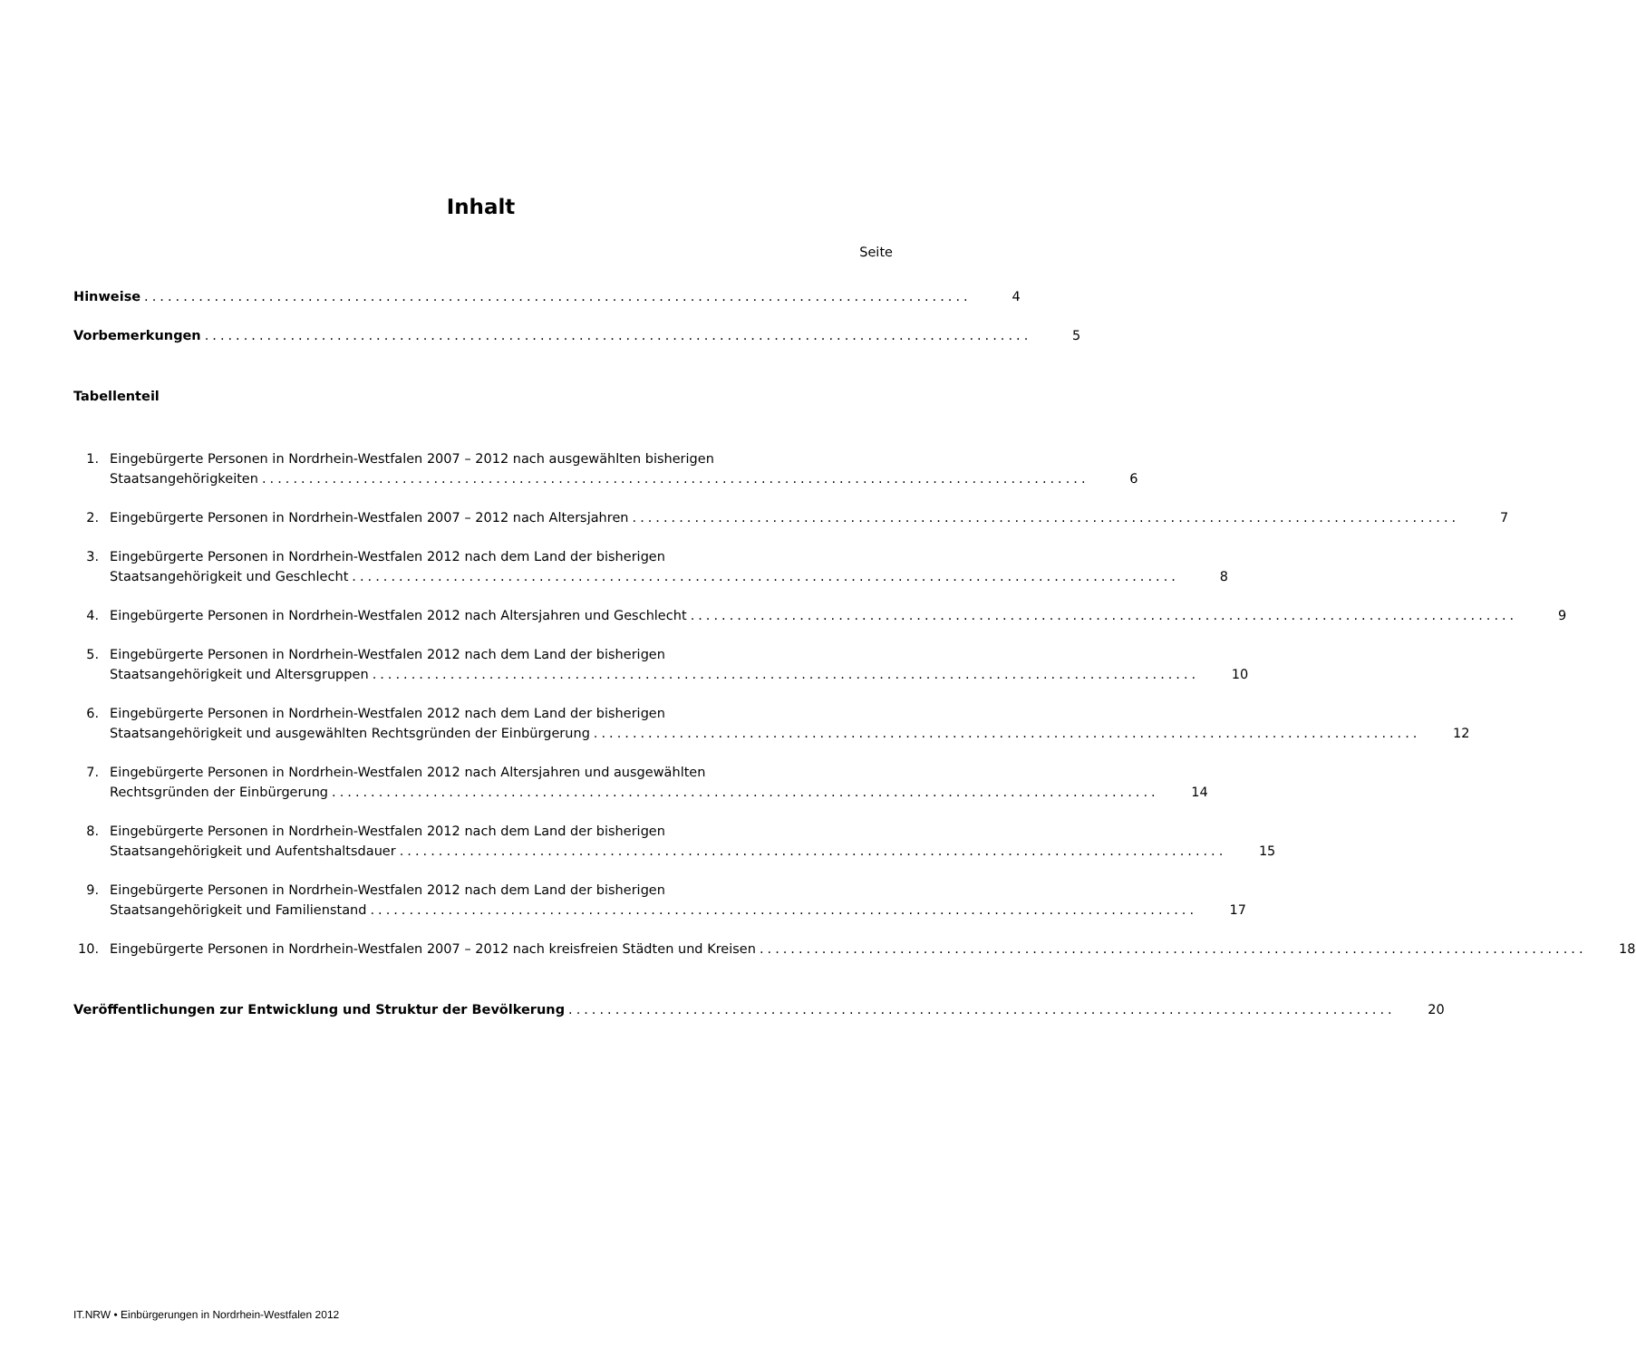Inhalt
Seite
Hinweise..........................................................................................................
4
Vorbemerkungen..........................................................................................................
5
Tabellenteil
1.
Eingebürgerte Personen in Nordrhein-Westfalen 2007 – 2012 nach ausgewählten bisherigen
Staatsangehörigkeiten..........................................................................................................
6
2.
Eingebürgerte Personen in Nordrhein-Westfalen 2007 – 2012 nach Altersjahren..........................................................................................................
7
3.
Eingebürgerte Personen in Nordrhein-Westfalen 2012 nach dem Land der bisherigen
Staatsangehörigkeit und Geschlecht..........................................................................................................
8
4.
Eingebürgerte Personen in Nordrhein-Westfalen 2012 nach Altersjahren und Geschlecht..........................................................................................................
9
5.
Eingebürgerte Personen in Nordrhein-Westfalen 2012 nach dem Land der bisherigen
Staatsangehörigkeit und Altersgruppen..........................................................................................................
10
6.
Eingebürgerte Personen in Nordrhein-Westfalen 2012 nach dem Land der bisherigen
Staatsangehörigkeit und ausgewählten Rechtsgründen der Einbürgerung..........................................................................................................
12
7.
Eingebürgerte Personen in Nordrhein-Westfalen 2012 nach Altersjahren und ausgewählten
Rechtsgründen der Einbürgerung..........................................................................................................
14
8.
Eingebürgerte Personen in Nordrhein-Westfalen 2012 nach dem Land der bisherigen
Staatsangehörigkeit und Aufentshaltsdauer..........................................................................................................
15
9.
Eingebürgerte Personen in Nordrhein-Westfalen 2012 nach dem Land der bisherigen
Staatsangehörigkeit und Familienstand..........................................................................................................
17
10.
Eingebürgerte Personen in Nordrhein-Westfalen 2007 – 2012 nach kreisfreien Städten und Kreisen..........................................................................................................
18
Veröffentlichungen zur Entwicklung und Struktur der Bevölkerung..........................................................................................................
20
IT.NRW • Einbürgerungen in Nordrhein-Westfalen 2012